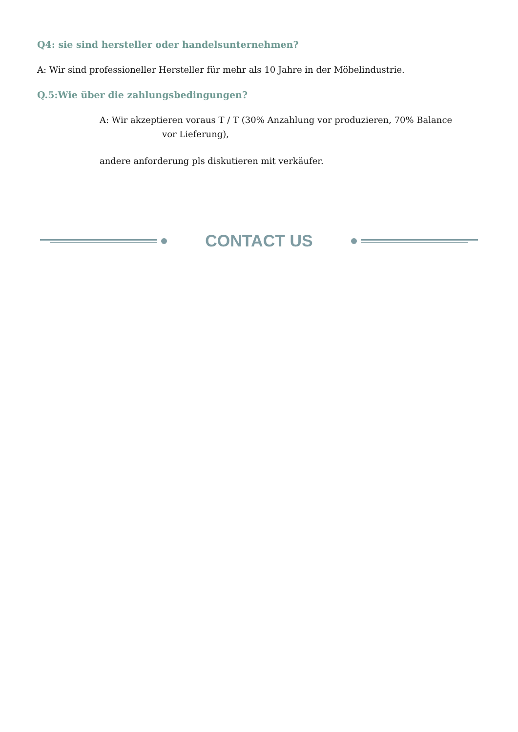Q4: sie sind hersteller oder handelsunternehmen?
A: Wir sind professioneller Hersteller für mehr als 10 Jahre in der Möbelindustrie.
Q.5:Wie über die zahlungsbedingungen?
A: Wir akzeptieren voraus T / T (30% Anzahlung vor produzieren, 70% Balance
vor Lieferung),
andere anforderung pls diskutieren mit verkäufer.
CONTACT US